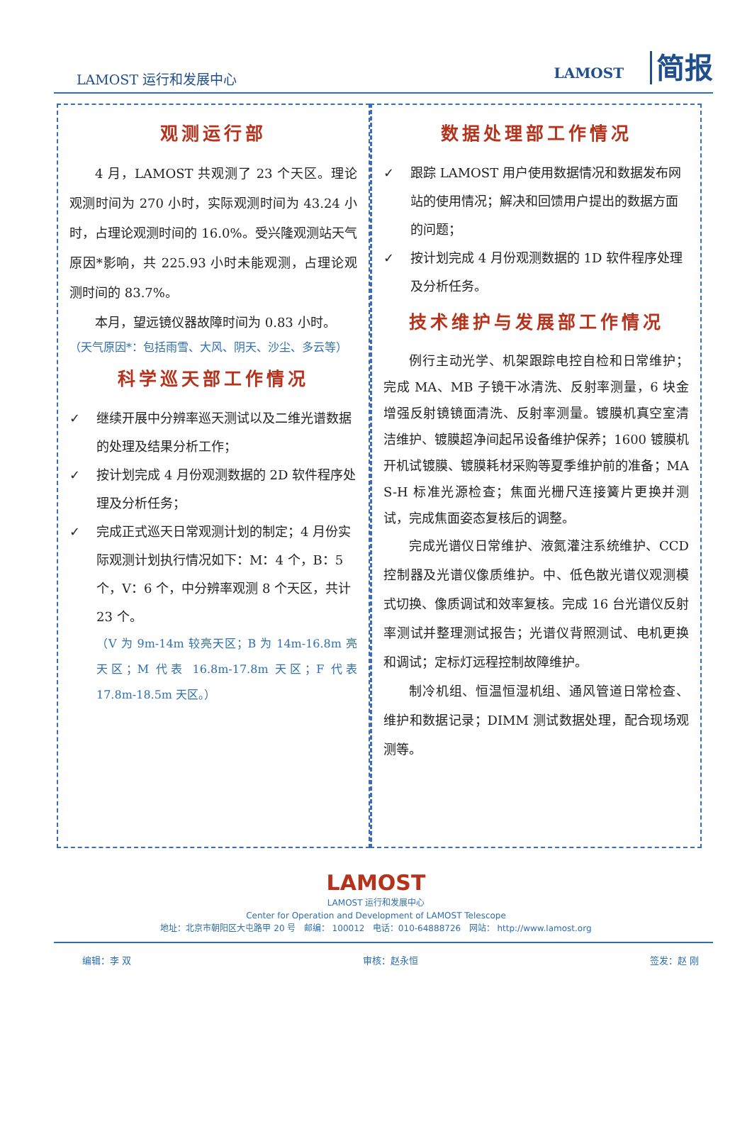LAMOST 运行和发展中心
LAMOST 简报
观测运行部
4 月，LAMOST 共观测了 23 个天区。理论观测时间为 270 小时，实际观测时间为 43.24 小时，占理论观测时间的 16.0%。受兴隆观测站天气原因*影响，共 225.93 小时未能观测，占理论观测时间的 83.7%。
本月，望远镜仪器故障时间为 0.83 小时。
（天气原因*：包括雨雪、大风、阴天、沙尘、多云等）
科学巡天部工作情况
✓ 继续开展中分辨率巡天测试以及二维光谱数据的处理及结果分析工作；
✓ 按计划完成 4 月份观测数据的 2D 软件程序处理及分析任务；
✓ 完成正式巡天日常观测计划的制定；4 月份实际观测计划执行情况如下：M：4 个，B：5 个，V：6 个，中分辨率观测 8 个天区，共计 23 个。
（V 为 9m-14m 较亮天区；B 为 14m-16.8m 亮天区；M 代表 16.8m-17.8m 天区；F 代表 17.8m-18.5m 天区。）
数据处理部工作情况
✓ 跟踪 LAMOST 用户使用数据情况和数据发布网站的使用情况；解决和回馈用户提出的数据方面的问题；
✓ 按计划完成 4 月份观测数据的 1D 软件程序处理及分析任务。
技术维护与发展部工作情况
例行主动光学、机架跟踪电控自检和日常维护；完成 MA、MB 子镜干冰清洗、反射率测量，6 块金增强反射镜镜面清洗、反射率测量。镀膜机真空室清洁维护、镀膜超净间起吊设备维护保养；1600 镀膜机开机试镀膜、镀膜耗材采购等夏季维护前的准备；MA S-H 标准光源检查；焦面光栅尺连接簧片更换并测试，完成焦面姿态复核后的调整。
完成光谱仪日常维护、液氮灌注系统维护、CCD 控制器及光谱仪像质维护。中、低色散光谱仪观测模式切换、像质调试和效率复核。完成 16 台光谱仪反射率测试并整理测试报告；光谱仪背照测试、电机更换和调试；定标灯远程控制故障维护。
制冷机组、恒温恒湿机组、通风管道日常检查、维护和数据记录；DIMM 测试数据处理，配合现场观测等。
LAMOST
LAMOST 运行和发展中心
Center for Operation and Development of LAMOST Telescope
地址：北京市朝阳区大屯路甲 20 号 邮编： 100012 电话：010-64888726 网站： http://www.lamost.org
编辑：李 双 审核：赵永恒 签发：赵 刚